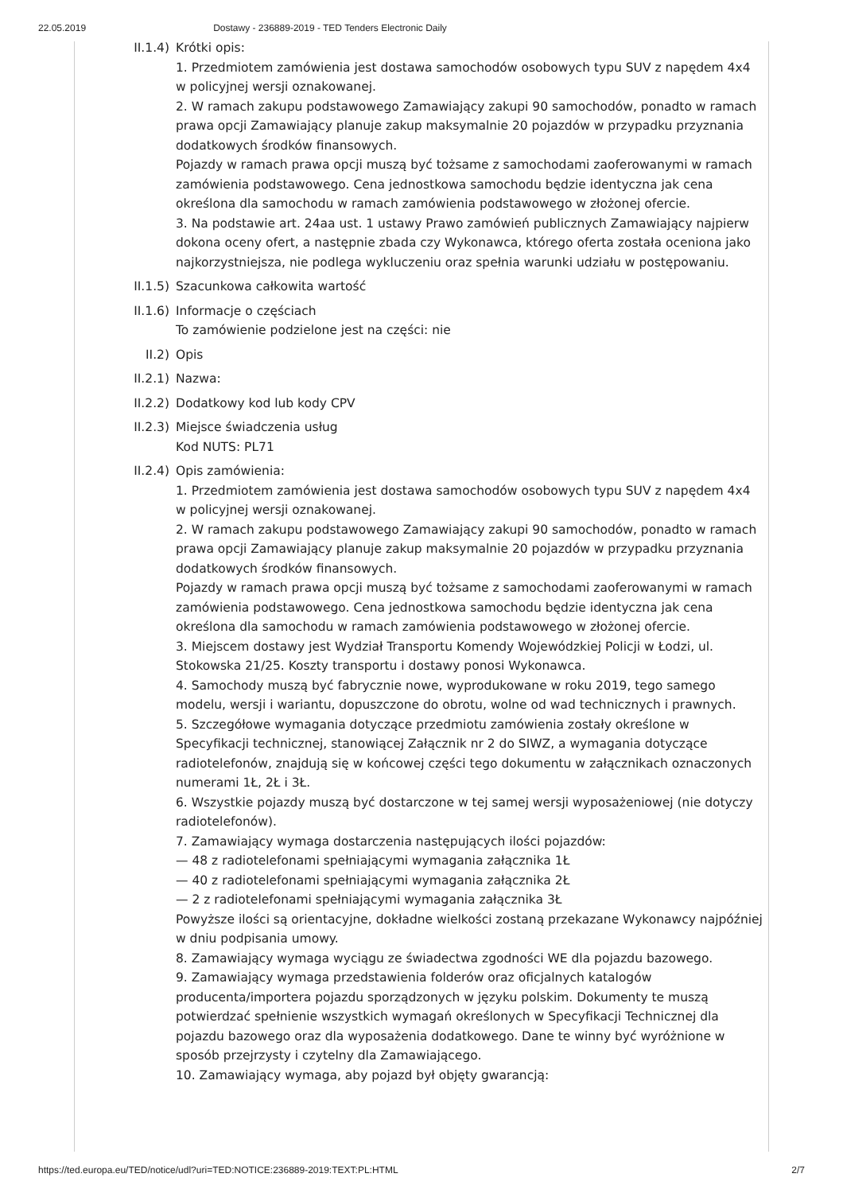22.05.2019 Dostawy - 236889-2019 - TED Tenders Electronic Daily
II.1.4)
Krótki opis:
1. Przedmiotem zamówienia jest dostawa samochodów osobowych typu SUV z napędem 4x4 w policyjnej wersji oznakowanej.
2. W ramach zakupu podstawowego Zamawiający zakupi 90 samochodów, ponadto w ramach prawa opcji Zamawiający planuje zakup maksymalnie 20 pojazdów w przypadku przyznania dodatkowych środków finansowych.
Pojazdy w ramach prawa opcji muszą być tożsame z samochodami zaoferowanymi w ramach zamówienia podstawowego. Cena jednostkowa samochodu będzie identyczna jak cena określona dla samochodu w ramach zamówienia podstawowego w złożonej ofercie.
3. Na podstawie art. 24aa ust. 1 ustawy Prawo zamówień publicznych Zamawiający najpierw dokona oceny ofert, a następnie zbada czy Wykonawca, którego oferta została oceniona jako najkorzystniejsza, nie podlega wykluczeniu oraz spełnia warunki udziału w postępowaniu.
II.1.5)
Szacunkowa całkowita wartość
II.1.6)
Informacje o częściach
To zamówienie podzielone jest na części: nie
II.2) Opis
II.2.1)
Nazwa:
II.2.2)
Dodatkowy kod lub kody CPV
II.2.3)
Miejsce świadczenia usług
Kod NUTS: PL71
II.2.4)
Opis zamówienia:
1. Przedmiotem zamówienia jest dostawa samochodów osobowych typu SUV z napędem 4x4 w policyjnej wersji oznakowanej.
2. W ramach zakupu podstawowego Zamawiający zakupi 90 samochodów, ponadto w ramach prawa opcji Zamawiający planuje zakup maksymalnie 20 pojazdów w przypadku przyznania dodatkowych środków finansowych.
Pojazdy w ramach prawa opcji muszą być tożsame z samochodami zaoferowanymi w ramach zamówienia podstawowego. Cena jednostkowa samochodu będzie identyczna jak cena określona dla samochodu w ramach zamówienia podstawowego w złożonej ofercie.
3. Miejscem dostawy jest Wydział Transportu Komendy Wojewódzkiej Policji w Łodzi, ul. Stokowska 21/25. Koszty transportu i dostawy ponosi Wykonawca.
4. Samochody muszą być fabrycznie nowe, wyprodukowane w roku 2019, tego samego modelu, wersji i wariantu, dopuszczone do obrotu, wolne od wad technicznych i prawnych.
5. Szczegółowe wymagania dotyczące przedmiotu zamówienia zostały określone w Specyfikacji technicznej, stanowiącej Załącznik nr 2 do SIWZ, a wymagania dotyczące radiotelefonów, znajdują się w końcowej części tego dokumentu w załącznikach oznaczonych numerami 1Ł, 2Ł i 3Ł.
6. Wszystkie pojazdy muszą być dostarczone w tej samej wersji wyposażeniowej (nie dotyczy radiotelefonów).
7. Zamawiający wymaga dostarczenia następujących ilości pojazdów:
— 48 z radiotelefonami spełniającymi wymagania załącznika 1Ł
— 40 z radiotelefonami spełniającymi wymagania załącznika 2Ł
— 2 z radiotelefonami spełniającymi wymagania załącznika 3Ł
Powyższe ilości są orientacyjne, dokładne wielkości zostaną przekazane Wykonawcy najpóźniej w dniu podpisania umowy.
8. Zamawiający wymaga wyciągu ze świadectwa zgodności WE dla pojazdu bazowego.
9. Zamawiający wymaga przedstawienia folderów oraz oficjalnych katalogów producenta/importera pojazdu sporządzonych w języku polskim. Dokumenty te muszą potwierdzać spełnienie wszystkich wymagań określonych w Specyfikacji Technicznej dla pojazdu bazowego oraz dla wyposażenia dodatkowego. Dane te winny być wyróżnione w sposób przejrzysty i czytelny dla Zamawiającego.
10. Zamawiający wymaga, aby pojazd był objęty gwarancją:
https://ted.europa.eu/TED/notice/udl?uri=TED:NOTICE:236889-2019:TEXT:PL:HTML 2/7